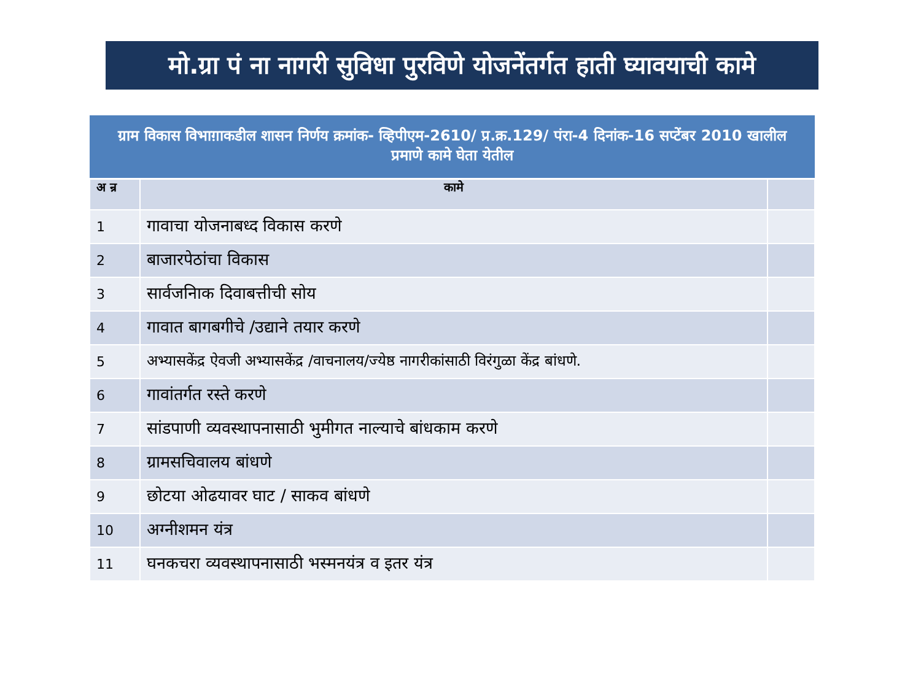मो.ग्रा पं ना नागरी सुविधा पुरविणे योजनेंतर्गत हाती घ्यावयाची कामे
| ग्राम विकास विभाग़ाकडील शासन निर्णय क्रमांक- व्हिपीएम-2610/ प्र.क्र.129/ पंरा-4 दिनांक-16 सप्टेंबर 2010 खालील प्रमाणे कामे घेता येतील | | |
| --- | --- | --- |
| अ न्र | कामे | |
| 1 | गावाचा योजनाबध्द विकास करणे | |
| 2 | बाजारपेठांचा विकास | |
| 3 | सार्वजनिाक दिवाबत्तीची सोय | |
| 4 | गावात बागबगीचे /उद्याने तयार करणे | |
| 5 | अभ्यासकेंद्र ऐवजी अभ्यासकेंद्र /वाचनालय/ज्येष्ठ नागरीकांसाठी विरंगुळा केंद्र बांधणे. | |
| 6 | गावांतर्गत रस्ते करणे | |
| 7 | सांडपाणी व्यवस्थापनासाठी भुमीगत नाल्याचे बांधकाम करणे | |
| 8 | ग्रामसचिवालय बांधणे | |
| 9 | छोटया ओढयावर घाट / साकव बांधणे | |
| 10 | अग्नीशमन यंत्र | |
| 11 | घनकचरा व्यवस्थापनासाठी भस्मनयंत्र व इतर यंत्र | |